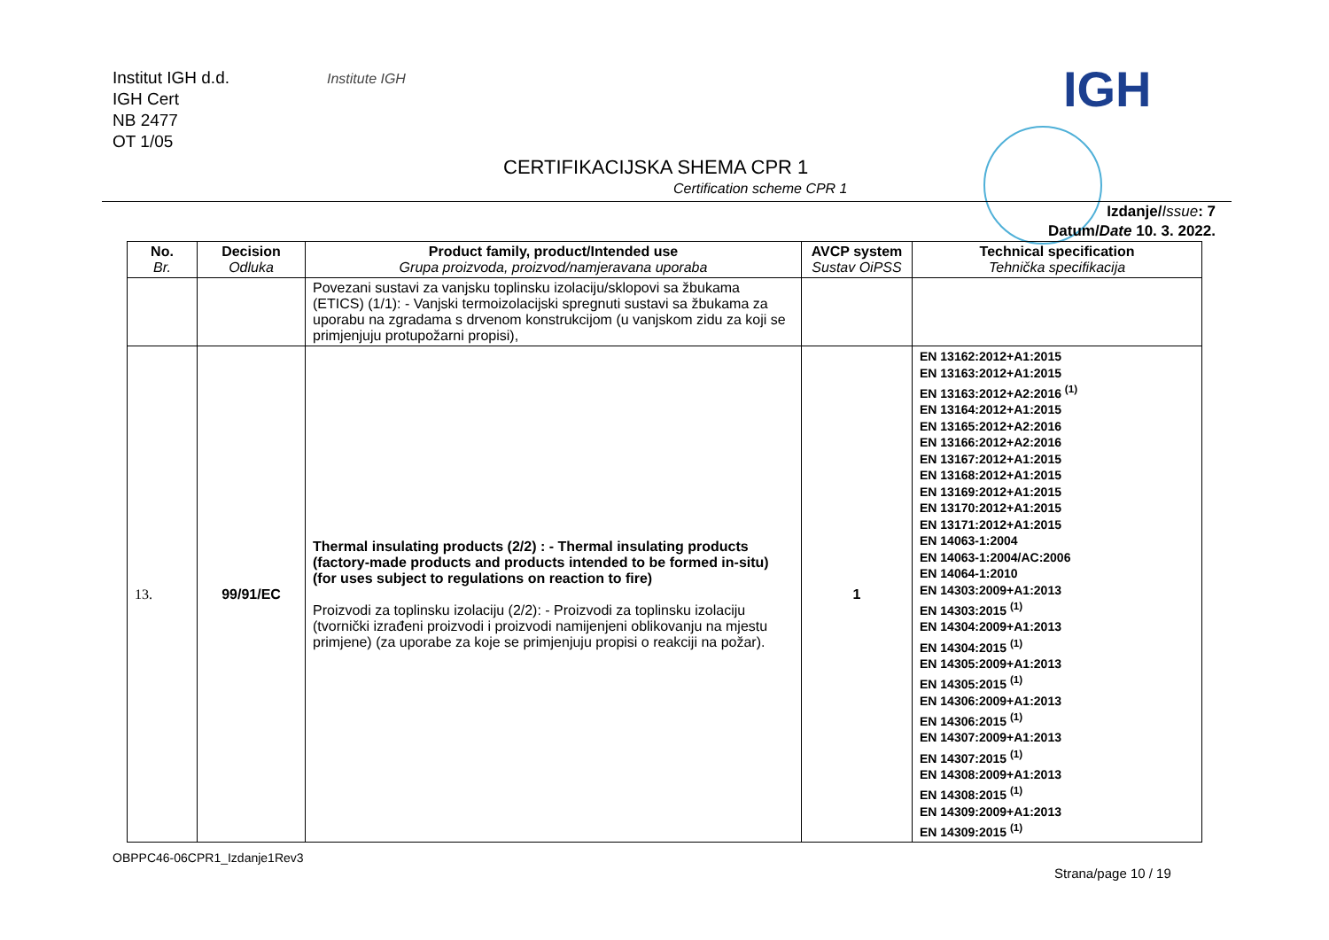Institut IGH d.d.
IGH Cert
NB 2477
OT 1/05
Institute IGH IGH
CERTIFIKACIJSKA SHEMA CPR 1
Certification scheme CPR 1
Izdanje/Issue: 7
Datum/Date 10. 3. 2022.
| No. Br. | Decision Odluka | Product family, product/Intended use Grupa proizvoda, proizvod/namjeravana uporaba | AVCP system Sustav OiPSS | Technical specification Tehnička specifikacija |
| --- | --- | --- | --- | --- |
| | | Povezani sustavi za vanjsku toplinsku izolaciju/sklopovi sa žbukama (ETICS) (1/1): - Vanjski termoizolacijski spregnuti sustavi sa žbukama za uporabu na zgradama s drvenom konstrukcijom (u vanjskom zidu za koji se primjenjuju protupožarni propisi), | | |
| 13. | 99/91/EC | Thermal insulating products (2/2) : - Thermal insulating products (factory-made products and products intended to be formed in-situ) (for uses subject to regulations on reaction to fire) Proizvodi za toplinsku izolaciju (2/2): - Proizvodi za toplinsku izolaciju (tvornički izrađeni proizvodi i proizvodi namijenjeni oblikovanju na mjestu primjene) (za uporabe za koje se primjenjuju propisi o reakciji na požar). | 1 | EN 13162:2012+A1:2015 EN 13163:2012+A1:2015 EN 13163:2012+A2:2016 <sup>(1)</sup> EN 13164:2012+A1:2015 EN 13165:2012+A2:2016 EN 13166:2012+A2:2016 EN 13167:2012+A1:2015 EN 13168:2012+A1:2015 EN 13169:2012+A1:2015 EN 13170:2012+A1:2015 EN 13171:2012+A1:2015 EN 14063-1:2004 EN 14063-1:2004/AC:2006 EN 14064-1:2010 EN 14303:2009+A1:2013 EN 14303:2015 <sup>(1)</sup> EN 14304:2009+A1:2013 EN 14304:2015 <sup>(1)</sup> EN 14305:2009+A1:2013 EN 14305:2015 <sup>(1)</sup> EN 14306:2009+A1:2013 EN 14306:2015 <sup>(1)</sup> EN 14307:2009+A1:2013 EN 14307:2015 <sup>(1)</sup> EN 14308:2009+A1:2013 EN 14308:2015 <sup>(1)</sup> EN 14309:2009+A1:2013 EN 14309:2015 <sup>(1)</sup> |
OBPPC46-06CPR1_Izdanje1Rev3
Strana/page 10 / 19